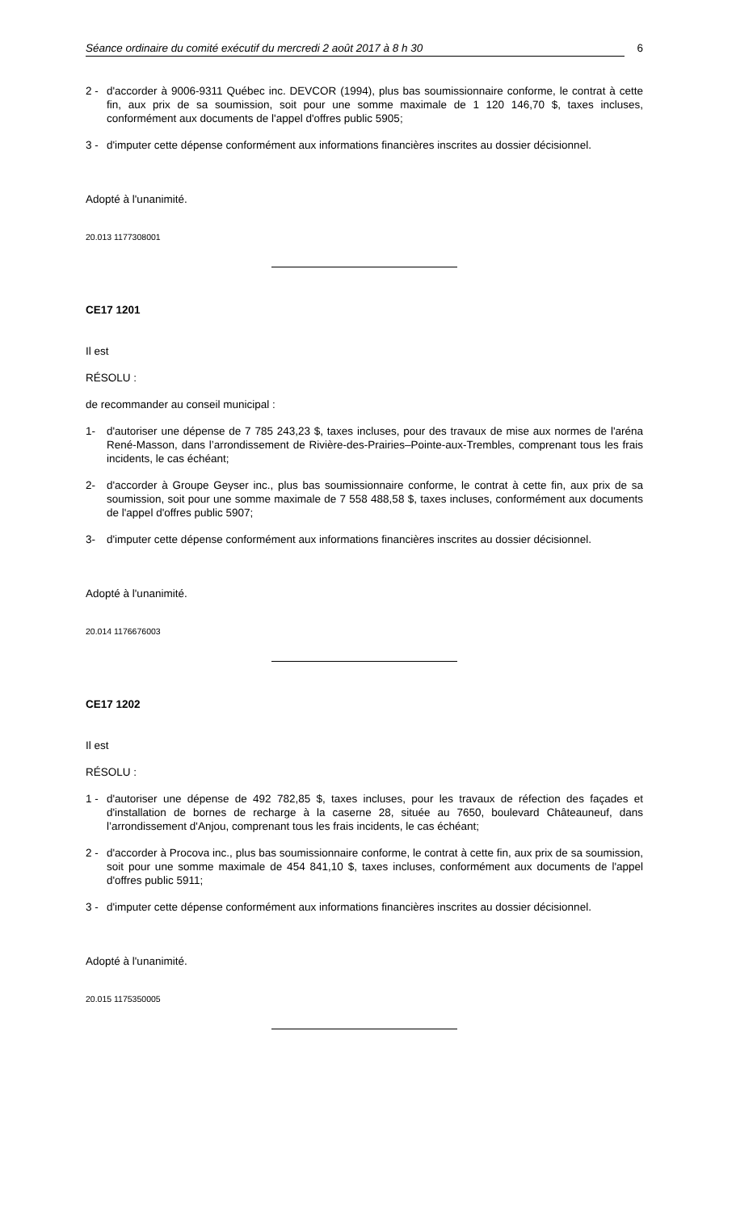Séance ordinaire du comité exécutif du mercredi 2 août 2017 à 8 h 30 6
2 - d'accorder à 9006-9311 Québec inc. DEVCOR (1994), plus bas soumissionnaire conforme, le contrat à cette fin, aux prix de sa soumission, soit pour une somme maximale de 1 120 146,70 $, taxes incluses, conformément aux documents de l'appel d'offres public 5905;
3 - d'imputer cette dépense conformément aux informations financières inscrites au dossier décisionnel.
Adopté à l'unanimité.
20.013 1177308001
CE17 1201
Il est
RÉSOLU :
de recommander au conseil municipal :
1- d'autoriser une dépense de 7 785 243,23 $, taxes incluses, pour des travaux de mise aux normes de l'aréna René-Masson, dans l’arrondissement de Rivière-des-Prairies–Pointe-aux-Trembles, comprenant tous les frais incidents, le cas échéant;
2- d'accorder à Groupe Geyser inc., plus bas soumissionnaire conforme, le contrat à cette fin, aux prix de sa soumission, soit pour une somme maximale de 7 558 488,58 $, taxes incluses, conformément aux documents de l'appel d'offres public 5907;
3- d'imputer cette dépense conformément aux informations financières inscrites au dossier décisionnel.
Adopté à l'unanimité.
20.014 1176676003
CE17 1202
Il est
RÉSOLU :
1 - d'autoriser une dépense de 492 782,85 $, taxes incluses, pour les travaux de réfection des façades et d'installation de bornes de recharge à la caserne 28, située au 7650, boulevard Châteauneuf, dans l’arrondissement d'Anjou, comprenant tous les frais incidents, le cas échéant;
2 - d'accorder à Procova inc., plus bas soumissionnaire conforme, le contrat à cette fin, aux prix de sa soumission, soit pour une somme maximale de 454 841,10 $, taxes incluses, conformément aux documents de l'appel d'offres public 5911;
3 - d'imputer cette dépense conformément aux informations financières inscrites au dossier décisionnel.
Adopté à l'unanimité.
20.015 1175350005